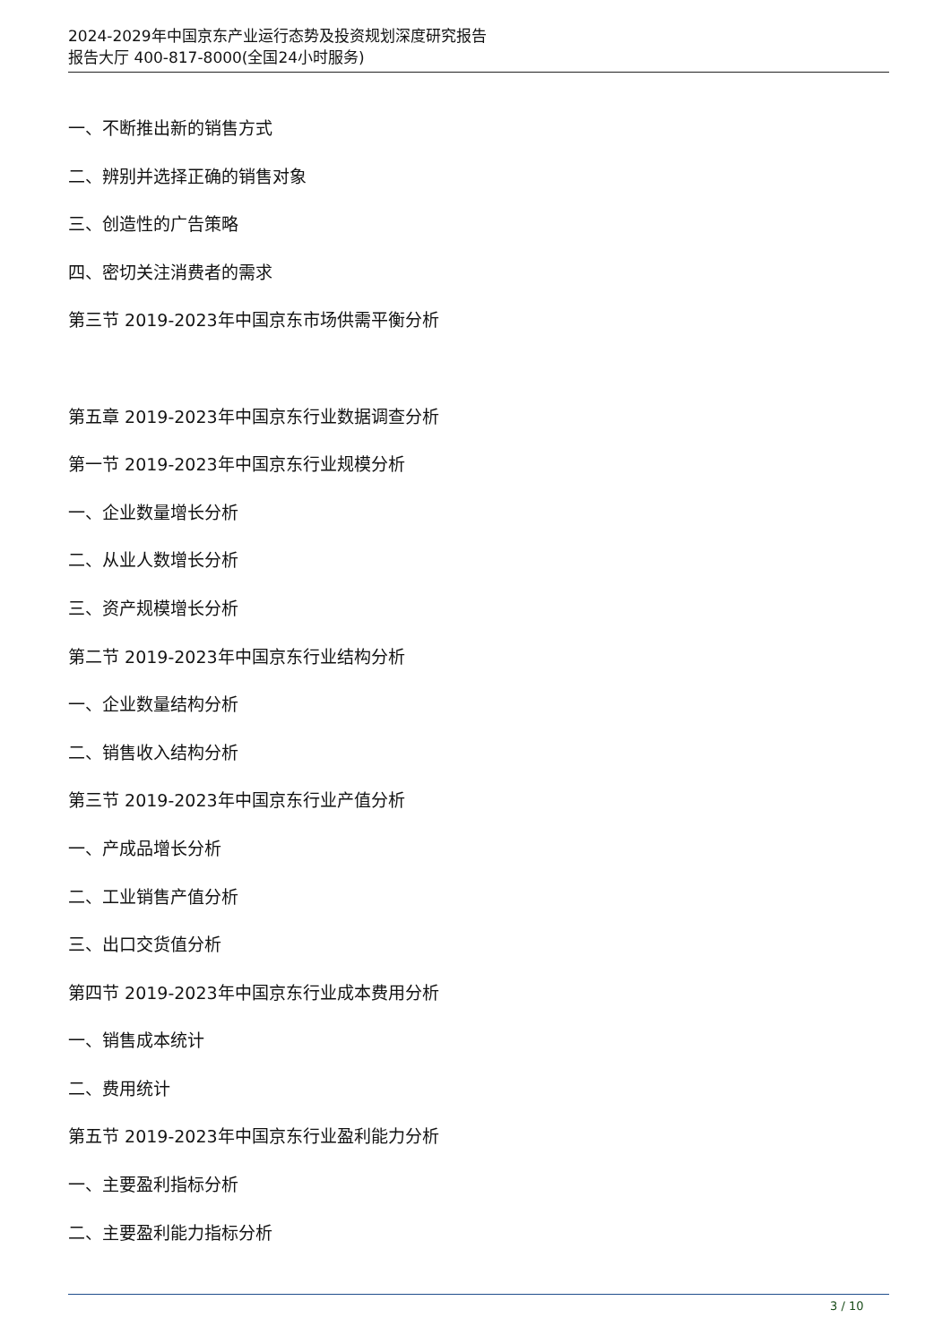2024-2029年中国京东产业运行态势及投资规划深度研究报告
报告大厅 400-817-8000(全国24小时服务)
一、不断推出新的销售方式
二、辨别并选择正确的销售对象
三、创造性的广告策略
四、密切关注消费者的需求
第三节 2019-2023年中国京东市场供需平衡分析
第五章 2019-2023年中国京东行业数据调查分析
第一节 2019-2023年中国京东行业规模分析
一、企业数量增长分析
二、从业人数增长分析
三、资产规模增长分析
第二节 2019-2023年中国京东行业结构分析
一、企业数量结构分析
二、销售收入结构分析
第三节 2019-2023年中国京东行业产值分析
一、产成品增长分析
二、工业销售产值分析
三、出口交货值分析
第四节 2019-2023年中国京东行业成本费用分析
一、销售成本统计
二、费用统计
第五节 2019-2023年中国京东行业盈利能力分析
一、主要盈利指标分析
二、主要盈利能力指标分析
3 / 10